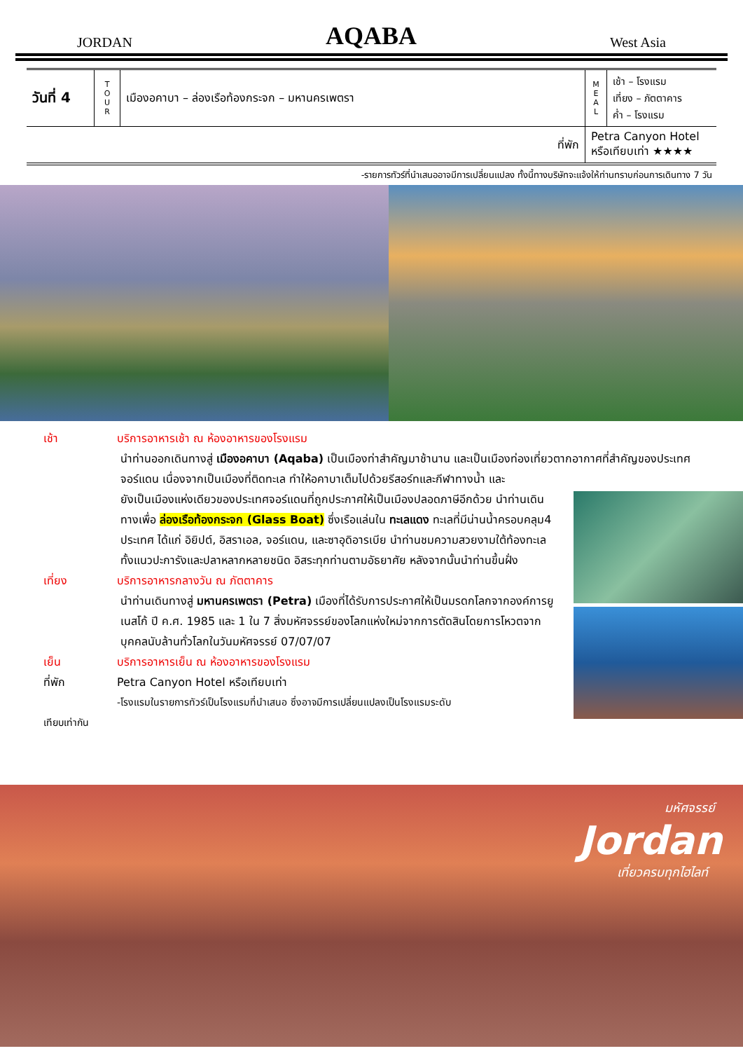JORDAN AQABA West Asia
| วันที่ 4 | T O U R | เมืองอคาบา – ล่องเรือท้องกระจก – มหานครเพตรา | M E A L | เช้า – โรงแรม เที่ยง – ภัตตาคาร ค่ำ – โรงแรม |
| ที่พัก | | | Petra Canyon Hotel หรือเทียบเท่า ★★★★ | |
-รายการทัวร์ที่นำเสนออาจมีการเปลี่ยนแปลง ทั้งนี้ทางบริษัทจะแจ้งให้ท่านทราบก่อนการเดินทาง 7 วัน
เช้า บริการอาหารเช้า ณ ห้องอาหารของโรงแรม
นำท่านออกเดินทางสู่ เมืองอคาบา (Aqaba) เป็นเมืองท่าสำคัญมาช้านาน และเป็นเมืองท่องเที่ยวตากอากาศที่สำคัญของประเทศจอร์แดน เนื่องจากเป็นเมืองที่ติดทะเล ทำให้อคาบาเต็มไปด้วยรีสอร์ทและกีฬาทางน้ำ และ
ยังเป็นเมืองแห่งเดียวของประเทศจอร์แดนที่ถูกประกาศให้เป็นเมืองปลอดภาษีอีกด้วย นำท่านเดินทางเพื่อ ล่องเรือท้องกระจก (Glass Boat) ซึ่งเรือแล่นใน ทะเลแดง ทะเลที่มีน่านน้ำครอบคลุม4 ประเทศ ได้แก่ อิยิปต์, อิสราเอล, จอร์แดน, และซาอุดิอารเบีย นำท่านชมความสวยงามใต้ท้องทะเล ทั้งแนวปะการังและปลาหลากหลายชนิด อิสระทุกท่านตามอัธยาศัย หลังจากนั้นนำท่านขึ้นฝั่ง
เที่ยง บริการอาหารกลางวัน ณ ภัตตาคาร
นำท่านเดินทางสู่ มหานครเพตรา (Petra) เมืองที่ได้รับการประกาศให้เป็นมรดกโลกจากองค์การยูเนสโก้ ปี ค.ศ. 1985 และ 1 ใน 7 สิ่งมหัศจรรย์ของโลกแห่งใหม่จากการตัดสินโดยการโหวตจากบุคคลนับล้านทั่วโลกในวันมหัศจรรย์ 07/07/07
เย็น บริการอาหารเย็น ณ ห้องอาหารของโรงแรม
ที่พัก Petra Canyon Hotel หรือเทียบเท่า
-โรงแรมในรายการทัวร์เป็นโรงแรมที่นำเสนอ ซึ่งอาจมีการเปลี่ยนแปลงเป็นโรงแรมระดับ
เทียบเท่ากัน
มหัศจรรย์
Jordan
เที่ยวครบทุกไฮไลท์